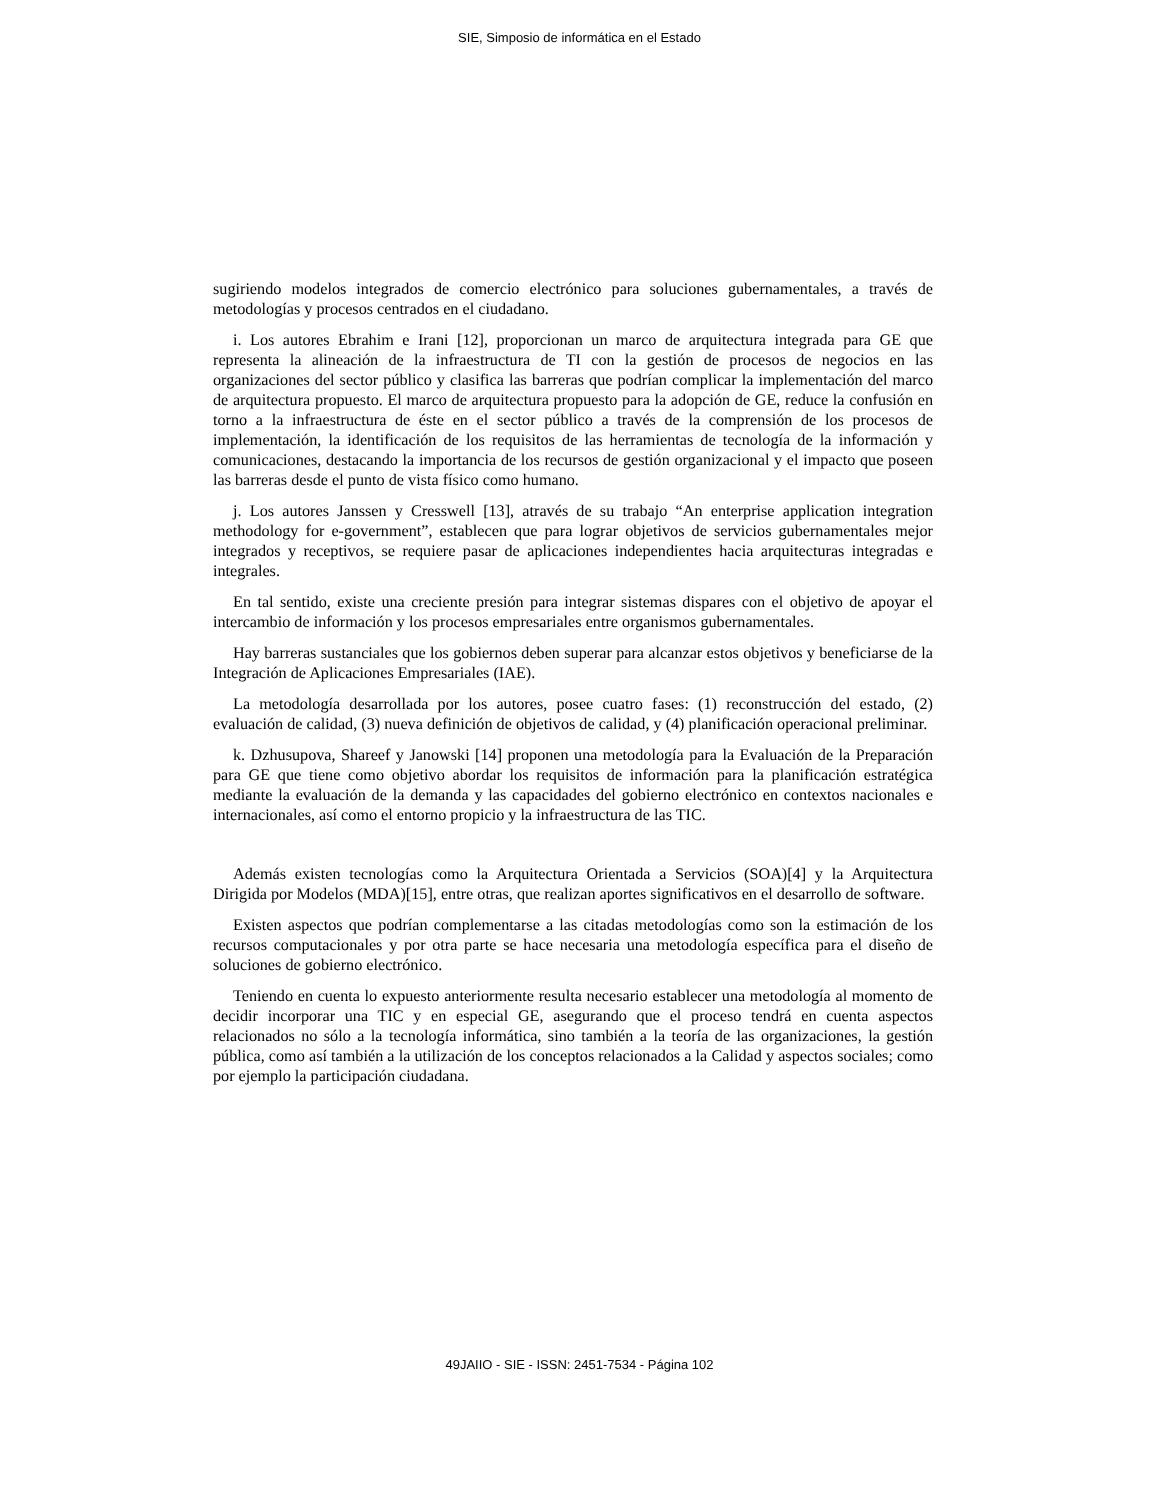SIE, Simposio de informática en el Estado
sugiriendo modelos integrados de comercio electrónico para soluciones gubernamentales, a través de metodologías y procesos centrados en el ciudadano.
i. Los autores Ebrahim e Irani [12], proporcionan un marco de arquitectura integrada para GE que representa la alineación de la infraestructura de TI con la gestión de procesos de negocios en las organizaciones del sector público y clasifica las barreras que podrían complicar la implementación del marco de arquitectura propuesto. El marco de arquitectura propuesto para la adopción de GE, reduce la confusión en torno a la infraestructura de éste en el sector público a través de la comprensión de los procesos de implementación, la identificación de los requisitos de las herramientas de tecnología de la información y comunicaciones, destacando la importancia de los recursos de gestión organizacional y el impacto que poseen las barreras desde el punto de vista físico como humano.
j. Los autores Janssen y Cresswell [13], através de su trabajo “An enterprise application integration methodology for e-government”, establecen que para lograr objetivos de servicios gubernamentales mejor integrados y receptivos, se requiere pasar de aplicaciones independientes hacia arquitecturas integradas e integrales.
En tal sentido, existe una creciente presión para integrar sistemas dispares con el objetivo de apoyar el intercambio de información y los procesos empresariales entre organismos gubernamentales.
Hay barreras sustanciales que los gobiernos deben superar para alcanzar estos objetivos y beneficiarse de la Integración de Aplicaciones Empresariales (IAE).
La metodología desarrollada por los autores, posee cuatro fases: (1) reconstrucción del estado, (2) evaluación de calidad, (3) nueva definición de objetivos de calidad, y (4) planificación operacional preliminar.
k. Dzhusupova, Shareef y Janowski [14] proponen una metodología para la Evaluación de la Preparación para GE que tiene como objetivo abordar los requisitos de información para la planificación estratégica mediante la evaluación de la demanda y las capacidades del gobierno electrónico en contextos nacionales e internacionales, así como el entorno propicio y la infraestructura de las TIC.
Además existen tecnologías como la Arquitectura Orientada a Servicios (SOA)[4] y la Arquitectura Dirigida por Modelos (MDA)[15], entre otras, que realizan aportes significativos en el desarrollo de software.
Existen aspectos que podrían complementarse a las citadas metodologías como son la estimación de los recursos computacionales y por otra parte se hace necesaria una metodología específica para el diseño de soluciones de gobierno electrónico.
Teniendo en cuenta lo expuesto anteriormente resulta necesario establecer una metodología al momento de decidir incorporar una TIC y en especial GE, asegurando que el proceso tendrá en cuenta aspectos relacionados no sólo a la tecnología informática, sino también a la teoría de las organizaciones, la gestión pública, como así también a la utilización de los conceptos relacionados a la Calidad y aspectos sociales; como por ejemplo la participación ciudadana.
49JAIIO - SIE - ISSN: 2451-7534 - Página 102